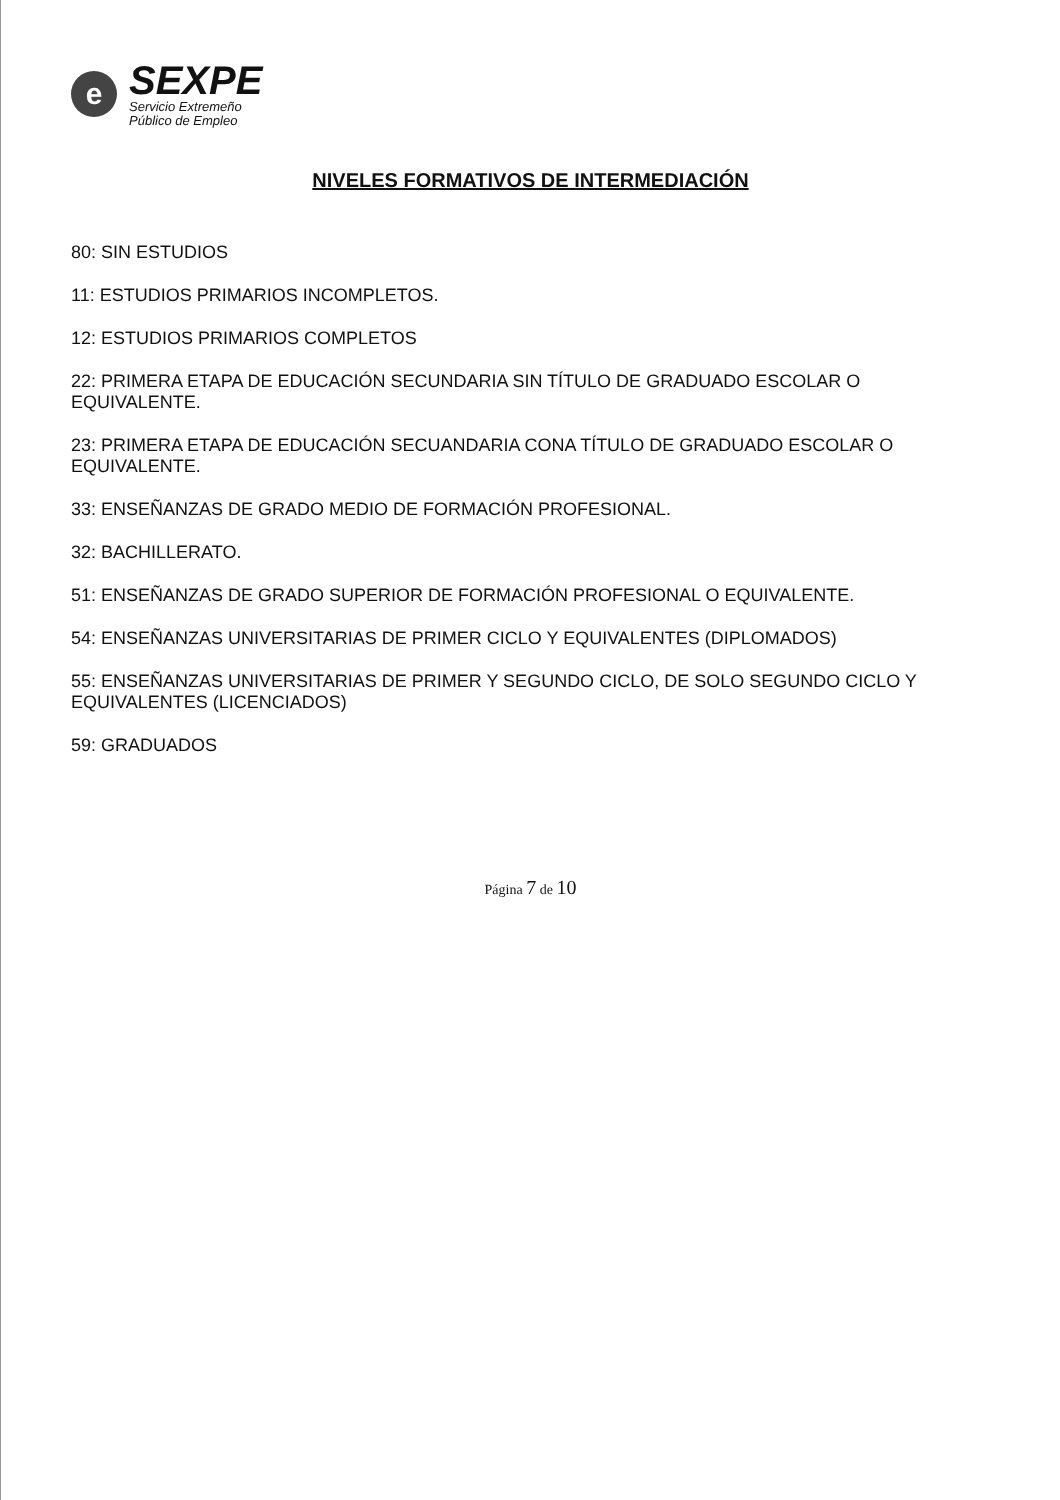e
SEXPE
Servicio Extremeño
Público de Empleo
NIVELES FORMATIVOS DE INTERMEDIACIÓN
80: SIN ESTUDIOS
11: ESTUDIOS PRIMARIOS INCOMPLETOS.
12: ESTUDIOS PRIMARIOS COMPLETOS
22: PRIMERA ETAPA DE EDUCACIÓN SECUNDARIA SIN TÍTULO DE GRADUADO ESCOLAR O EQUIVALENTE.
23: PRIMERA ETAPA DE EDUCACIÓN SECUANDARIA CONA TÍTULO DE GRADUADO ESCOLAR O EQUIVALENTE.
33: ENSEÑANZAS DE GRADO MEDIO DE FORMACIÓN PROFESIONAL.
32: BACHILLERATO.
51: ENSEÑANZAS DE GRADO SUPERIOR DE FORMACIÓN PROFESIONAL O EQUIVALENTE.
54: ENSEÑANZAS UNIVERSITARIAS DE PRIMER CICLO Y EQUIVALENTES (DIPLOMADOS)
55: ENSEÑANZAS UNIVERSITARIAS DE PRIMER Y SEGUNDO CICLO, DE SOLO SEGUNDO CICLO Y EQUIVALENTES (LICENCIADOS)
59: GRADUADOS
Página 7 de 10